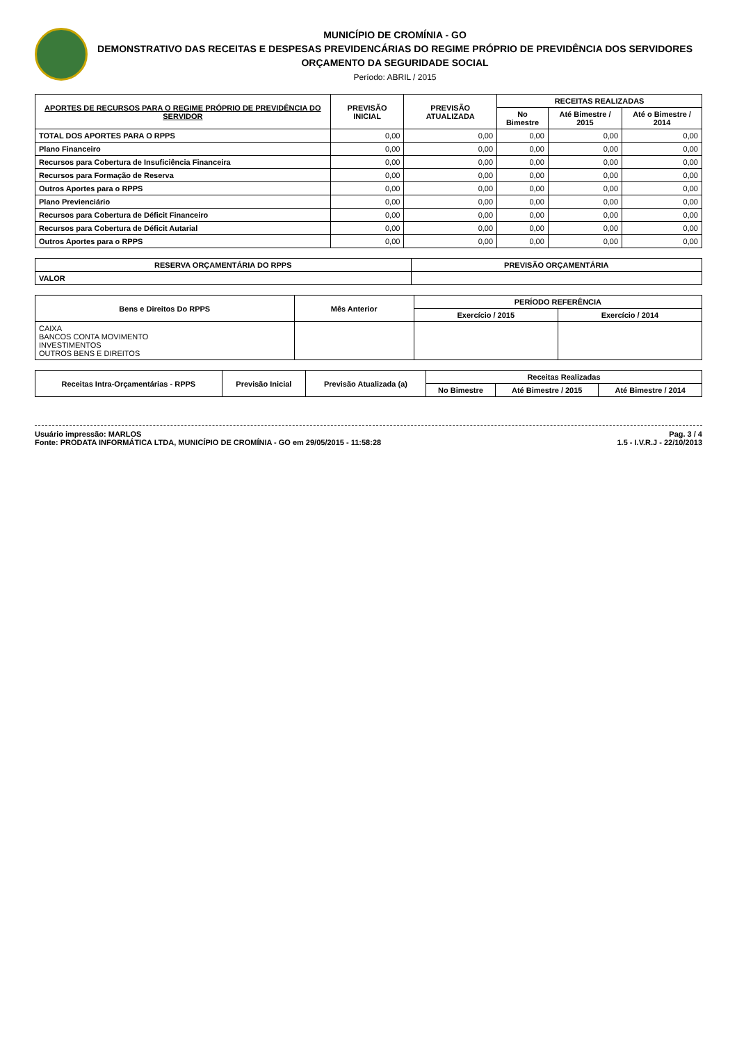MUNICÍPIO DE CROMÍNIA - GO
DEMONSTRATIVO DAS RECEITAS E DESPESAS PREVIDENCÁRIAS DO REGIME PRÓPRIO DE PREVIDÊNCIA DOS SERVIDORES
ORÇAMENTO DA SEGURIDADE SOCIAL
Período: ABRIL / 2015
| APORTES DE RECURSOS PARA O REGIME PRÓPRIO DE PREVIDÊNCIA DO SERVIDOR | PREVISÃO INICIAL | PREVISÃO ATUALIZADA | RECEITAS REALIZADAS | | |
| --- | --- | --- | --- | --- | --- |
| | | | No Bimestre | Até Bimestre / 2015 | Até o Bimestre / 2014 |
| TOTAL DOS APORTES PARA O RPPS | 0,00 | 0,00 | 0,00 | 0,00 | 0,00 |
| Plano Financeiro | 0,00 | 0,00 | 0,00 | 0,00 | 0,00 |
| Recursos para Cobertura de Insuficiência Financeira | 0,00 | 0,00 | 0,00 | 0,00 | 0,00 |
| Recursos para Formação de Reserva | 0,00 | 0,00 | 0,00 | 0,00 | 0,00 |
| Outros Aportes para o RPPS | 0,00 | 0,00 | 0,00 | 0,00 | 0,00 |
| Plano Previenciário | 0,00 | 0,00 | 0,00 | 0,00 | 0,00 |
| Recursos para Cobertura de Déficit Financeiro | 0,00 | 0,00 | 0,00 | 0,00 | 0,00 |
| Recursos para Cobertura de Déficit Autarial | 0,00 | 0,00 | 0,00 | 0,00 | 0,00 |
| Outros Aportes para o RPPS | 0,00 | 0,00 | 0,00 | 0,00 | 0,00 |
| RESERVA ORÇAMENTÁRIA DO RPPS | PREVISÃO ORÇAMENTÁRIA |
| --- | --- |
| VALOR | |
| Bens e Direitos Do RPPS | Mês Anterior | PERÍODO REFERÊNCIA | |
| --- | --- | --- | --- |
| | | Exercício / 2015 | Exercício / 2014 |
| CAIXA BANCOS CONTA MOVIMENTO INVESTIMENTOS OUTROS BENS E DIREITOS | | | |
| Receitas Intra-Orçamentárias - RPPS | Previsão Inicial | Previsão Atualizada (a) | Receitas Realizadas | | |
| --- | --- | --- | --- | --- | --- |
| | | | No Bimestre | Até Bimestre / 2015 | Até Bimestre / 2014 |
Usuário impressão: MARLOS Pag. 3 / 4
Fonte: PRODATA INFORMÁTICA LTDA, MUNICÍPIO DE CROMÍNIA - GO em 29/05/2015 - 11:58:28 1.5 - I.V.R.J - 22/10/2013